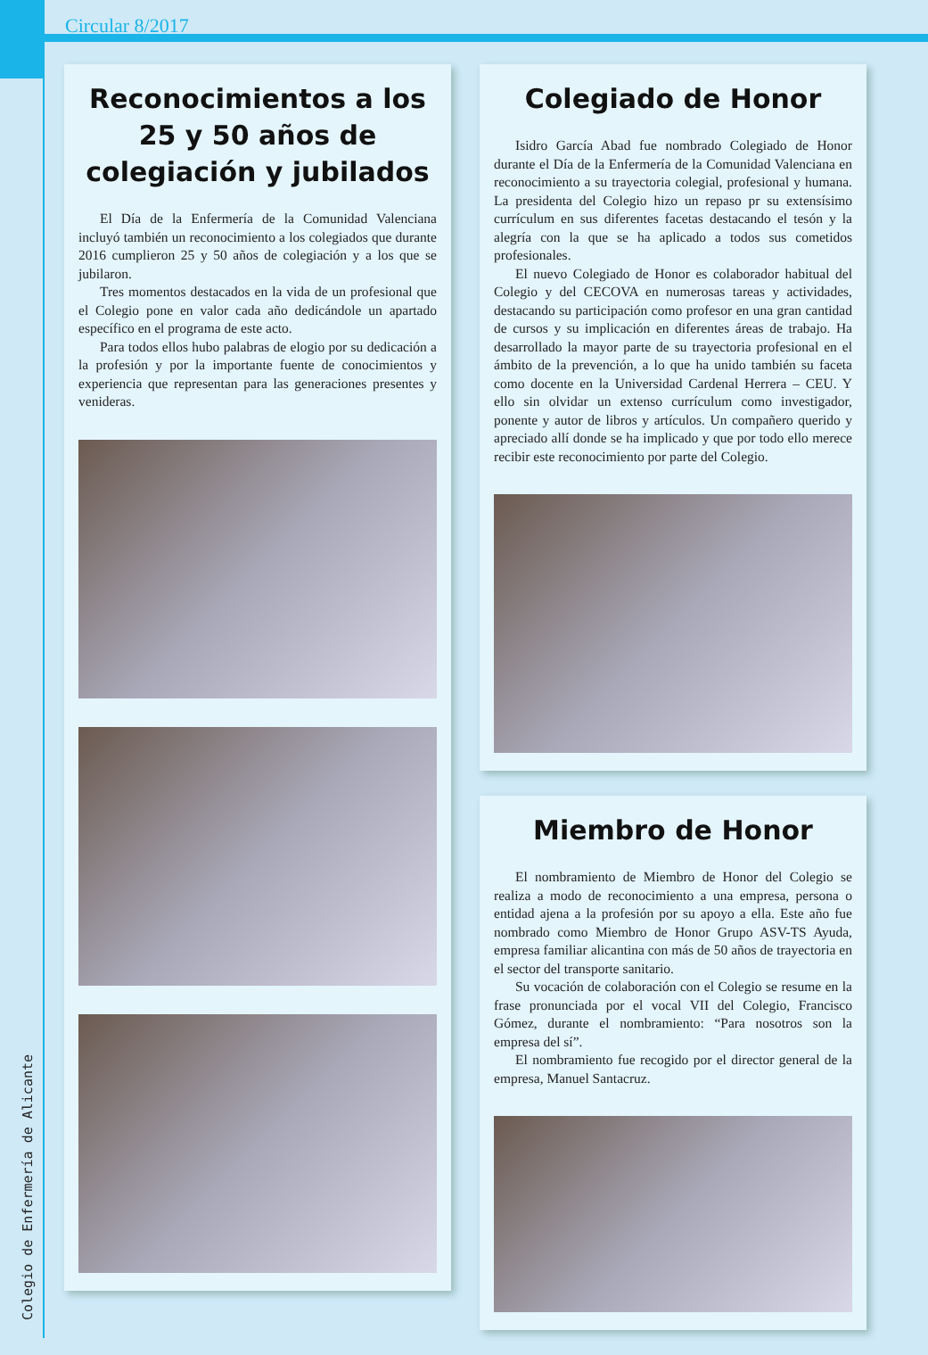Colegio de Enfermería de Alicante
Circular 8/2017
Reconocimientos a los 25 y 50 años de colegiación y jubilados
El Día de la Enfermería de la Comunidad Valenciana incluyó también un reconocimiento a los colegiados que durante 2016 cumplieron 25 y 50 años de colegiación y a los que se jubilaron.
Tres momentos destacados en la vida de un profesional que el Colegio pone en valor cada año dedicándole un apartado específico en el programa de este acto.
Para todos ellos hubo palabras de elogio por su dedicación a la profesión y por la importante fuente de conocimientos y experiencia que representan para las generaciones presentes y venideras.
Colegiado de Honor
Isidro García Abad fue nombrado Colegiado de Honor durante el Día de la Enfermería de la Comunidad Valenciana en reconocimiento a su trayectoria colegial, profesional y humana. La presidenta del Colegio hizo un repaso pr su extensísimo currículum en sus diferentes facetas destacando el tesón y la alegría con la que se ha aplicado a todos sus cometidos profesionales.
El nuevo Colegiado de Honor es colaborador habitual del Colegio y del CECOVA en numerosas tareas y actividades, destacando su participación como profesor en una gran cantidad de cursos y su implicación en diferentes áreas de trabajo. Ha desarrollado la mayor parte de su trayectoria profesional en el ámbito de la prevención, a lo que ha unido también su faceta como docente en la Universidad Cardenal Herrera – CEU. Y ello sin olvidar un extenso currículum como investigador, ponente y autor de libros y artículos. Un compañero querido y apreciado allí donde se ha implicado y que por todo ello merece recibir este reconocimiento por parte del Colegio.
Miembro de Honor
El nombramiento de Miembro de Honor del Colegio se realiza a modo de reconocimiento a una empresa, persona o entidad ajena a la profesión por su apoyo a ella. Este año fue nombrado como Miembro de Honor Grupo ASV-TS Ayuda, empresa familiar alicantina con más de 50 años de trayectoria en el sector del transporte sanitario.
Su vocación de colaboración con el Colegio se resume en la frase pronunciada por el vocal VII del Colegio, Francisco Gómez, durante el nombramiento: “Para nosotros son la empresa del sí”.
El nombramiento fue recogido por el director general de la empresa, Manuel Santacruz.